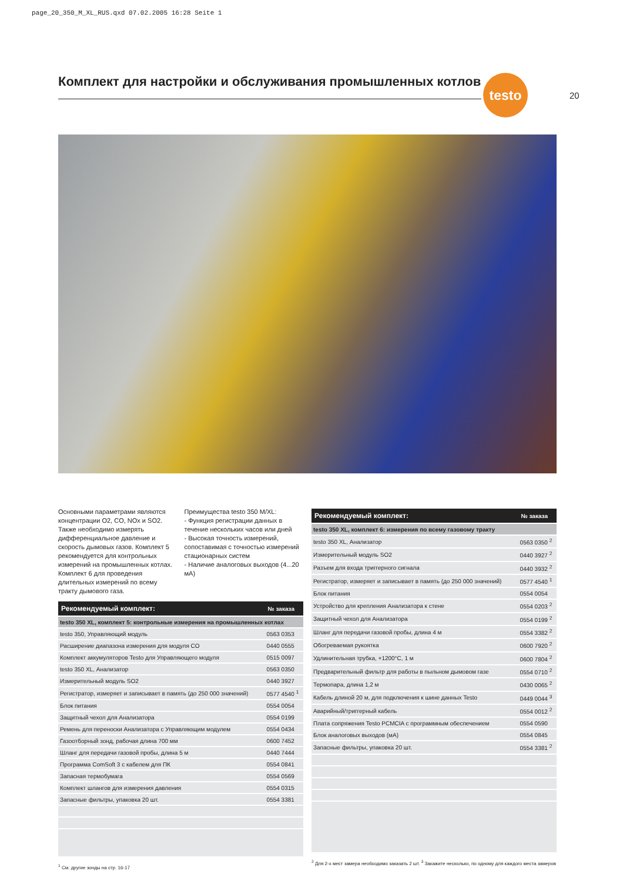page_20_350_M_XL_RUS.qxd 07.02.2005 16:28 Seite 1
Комплект для настройки и обслуживания промышленных котлов
testo
20
Основными параметрами являются концентрации O2, CO, NOx и SO2. Также необходимо измерять дифференциальное давление и скорость дымовых газов. Комплект 5 рекомендуется для контрольных измерений на промышленных котлах. Комплект 6 для проведения длительных измерений по всему тракту дымового газа.
Преимущества testo 350 M/XL:
- Функция регистрации данных в течение нескольких часов или дней
- Высокая точность измерений, сопоставимая с точностью измерений стационарных систем
- Наличие аналоговых выходов (4...20 мА)
| Рекомендуемый комплект: | № заказа |
| --- | --- |
| testo 350 XL, комплект 5: контрольные измерения на промышленных котлах | |
| testo 350, Управляющий модуль | 0563 0353 |
| Расширение диапазона измерения для модуля CO | 0440 0555 |
| Комплект аккумуляторов Testo для Управляющего модуля | 0515 0097 |
| testo 350 XL, Анализатор | 0563 0350 |
| Измерительный модуль SO2 | 0440 3927 |
| Регистратор, измеряет и записывает в память (до 250 000 значений) | 0577 4540 <sup>1</sup> |
| Блок питания | 0554 0054 |
| Защитный чехол для Анализатора | 0554 0199 |
| Ремень для переноски Анализатора с Управляющим модулем | 0554 0434 |
| Газоотборный зонд, рабочая длина 700 мм | 0600 7452 |
| Шланг для передачи газовой пробы, длина 5 м | 0440 7444 |
| Программа ComSoft 3 с кабелем для ПК | 0554 0841 |
| Запасная термобумага | 0554 0569 |
| Комплект шлангов для измерения давления | 0554 0315 |
| Запасные фильтры, упаковка 20 шт. | 0554 3381 |
<sup>1</sup> См. другие зонды на стр. 16-17
| Рекомендуемый комплект: | № заказа |
| --- | --- |
| testo 350 XL, комплект 6: измерения по всему газовому тракту | |
| testo 350 XL, Анализатор | 0563 0350 <sup>2</sup> |
| Измерительный модуль SO2 | 0440 3927 <sup>2</sup> |
| Разъем для входа триггерного сигнала | 0440 3932 <sup>2</sup> |
| Регистратор, измеряет и записывает в память (до 250 000 значений) | 0577 4540 <sup>1</sup> |
| Блок питания | 0554 0054 |
| Устройство для крепления Анализатора к стене | 0554 0203 <sup>2</sup> |
| Защитный чехол для Анализатора | 0554 0199 <sup>2</sup> |
| Шланг для передачи газовой пробы, длина 4 м | 0554 3382 <sup>2</sup> |
| Обогреваемая рукоятка | 0600 7920 <sup>2</sup> |
| Удлинительная трубка, +1200°C, 1 м | 0600 7804 <sup>2</sup> |
| Предварительный фильтр для работы в пыльном дымовом газе | 0554 0710 <sup>2</sup> |
| Термопара, длина 1,2 м | 0430 0065 <sup>2</sup> |
| Кабель длиной 20 м, для подключения к шине данных Testo | 0449 0044 <sup>3</sup> |
| Аварийный/триггерный кабель | 0554 0012 <sup>2</sup> |
| Плата сопряжения Testo PCMCIA с программным обеспечением | 0554 0590 |
| Блок аналоговых выходов (мА) | 0554 0845 |
| Запасные фильтры, упаковка 20 шт. | 0554 3381 <sup>2</sup> |
<sup>2</sup> Для 2-х мест замера необходимо заказать 2 шт. <sup>3</sup> Закажите несколько, по одному для каждого места замеров